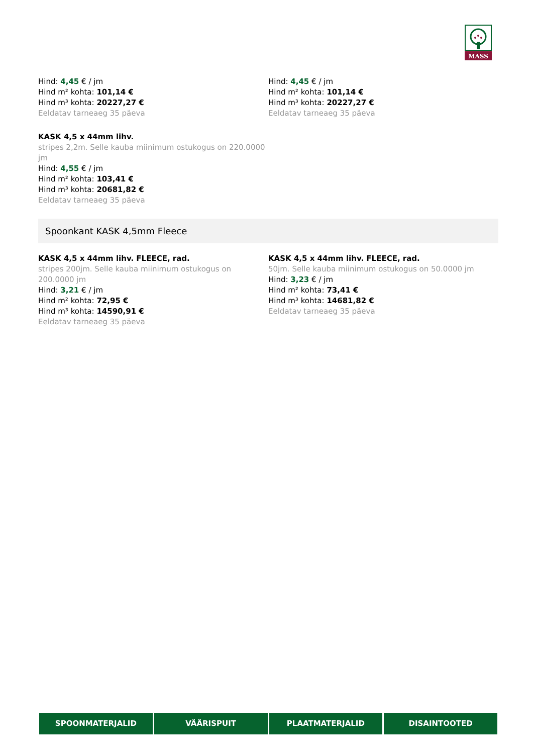MASS
Hind: 4,45 € / jm
Hind m² kohta: 101,14 €
Hind m³ kohta: 20227,27 €
Eeldatav tarneaeg 35 päeva
Hind: 4,45 € / jm
Hind m² kohta: 101,14 €
Hind m³ kohta: 20227,27 €
Eeldatav tarneaeg 35 päeva
KASK 4,5 x 44mm lihv.
stripes 2,2m. Selle kauba miinimum ostukogus on 220.0000 jm
Hind: 4,55 € / jm
Hind m² kohta: 103,41 €
Hind m³ kohta: 20681,82 €
Eeldatav tarneaeg 35 päeva
Spoonkant KASK 4,5mm Fleece
KASK 4,5 x 44mm lihv. FLEECE, rad.
stripes 200jm. Selle kauba miinimum ostukogus on 200.0000 jm
Hind: 3,21 € / jm
Hind m² kohta: 72,95 €
Hind m³ kohta: 14590,91 €
Eeldatav tarneaeg 35 päeva
KASK 4,5 x 44mm lihv. FLEECE, rad.
50jm. Selle kauba miinimum ostukogus on 50.0000 jm
Hind: 3,23 € / jm
Hind m² kohta: 73,41 €
Hind m³ kohta: 14681,82 €
Eeldatav tarneaeg 35 päeva
SPOONMATERJALID VÄÄRISPUIT PLAATMATERJALID DISAINTOOTED